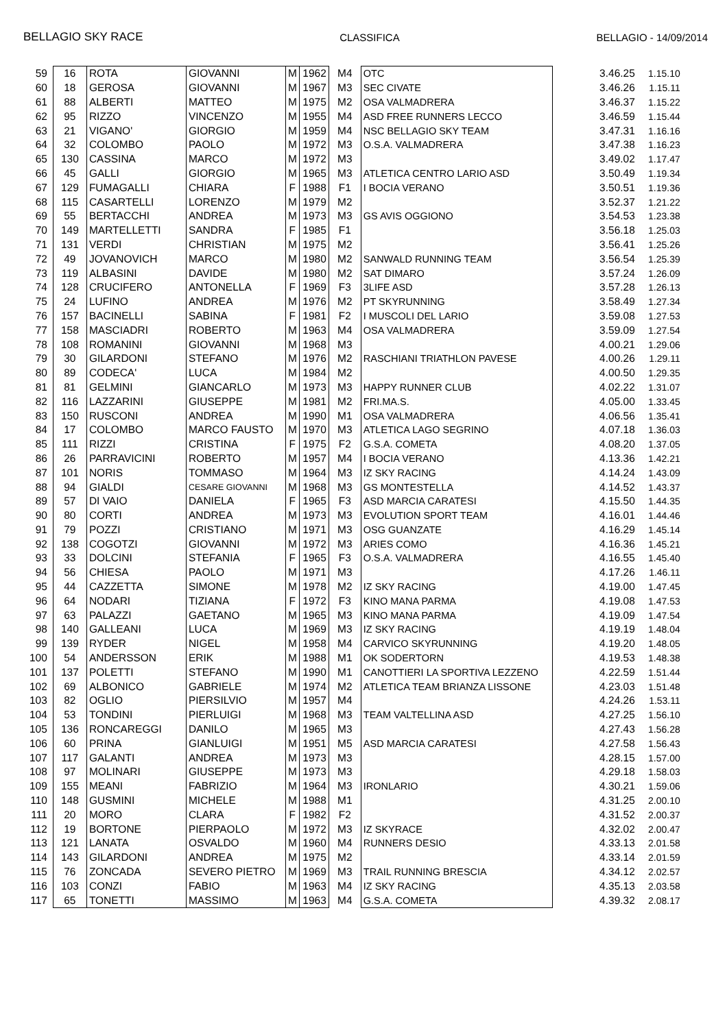BELLAGIO SKY RACE CLASSIFICA BELLAGIO - 14/09/2014
| 59 | 16 | ROTA | GIOVANNI | M | 1962 | M4 | OTC | 3.46.25 | 1.15.10 |
| 60 | 18 | GEROSA | GIOVANNI | M | 1967 | M3 | SEC CIVATE | 3.46.26 | 1.15.11 |
| 61 | 88 | ALBERTI | MATTEO | M | 1975 | M2 | OSA VALMADRERA | 3.46.37 | 1.15.22 |
| 62 | 95 | RIZZO | VINCENZO | M | 1955 | M4 | ASD FREE RUNNERS LECCO | 3.46.59 | 1.15.44 |
| 63 | 21 | VIGANO' | GIORGIO | M | 1959 | M4 | NSC BELLAGIO SKY TEAM | 3.47.31 | 1.16.16 |
| 64 | 32 | COLOMBO | PAOLO | M | 1972 | M3 | O.S.A. VALMADRERA | 3.47.38 | 1.16.23 |
| 65 | 130 | CASSINA | MARCO | M | 1972 | M3 | | 3.49.02 | 1.17.47 |
| 66 | 45 | GALLI | GIORGIO | M | 1965 | M3 | ATLETICA CENTRO LARIO ASD | 3.50.49 | 1.19.34 |
| 67 | 129 | FUMAGALLI | CHIARA | F | 1988 | F1 | I BOCIA VERANO | 3.50.51 | 1.19.36 |
| 68 | 115 | CASARTELLI | LORENZO | M | 1979 | M2 | | 3.52.37 | 1.21.22 |
| 69 | 55 | BERTACCHI | ANDREA | M | 1973 | M3 | GS AVIS OGGIONO | 3.54.53 | 1.23.38 |
| 70 | 149 | MARTELLETTI | SANDRA | F | 1985 | F1 | | 3.56.18 | 1.25.03 |
| 71 | 131 | VERDI | CHRISTIAN | M | 1975 | M2 | | 3.56.41 | 1.25.26 |
| 72 | 49 | JOVANOVICH | MARCO | M | 1980 | M2 | SANWALD RUNNING TEAM | 3.56.54 | 1.25.39 |
| 73 | 119 | ALBASINI | DAVIDE | M | 1980 | M2 | SAT DIMARO | 3.57.24 | 1.26.09 |
| 74 | 128 | CRUCIFERO | ANTONELLA | F | 1969 | F3 | 3LIFE ASD | 3.57.28 | 1.26.13 |
| 75 | 24 | LUFINO | ANDREA | M | 1976 | M2 | PT SKYRUNNING | 3.58.49 | 1.27.34 |
| 76 | 157 | BACINELLI | SABINA | F | 1981 | F2 | I MUSCOLI DEL LARIO | 3.59.08 | 1.27.53 |
| 77 | 158 | MASCIADRI | ROBERTO | M | 1963 | M4 | OSA VALMADRERA | 3.59.09 | 1.27.54 |
| 78 | 108 | ROMANINI | GIOVANNI | M | 1968 | M3 | | 4.00.21 | 1.29.06 |
| 79 | 30 | GILARDONI | STEFANO | M | 1976 | M2 | RASCHIANI TRIATHLON PAVESE | 4.00.26 | 1.29.11 |
| 80 | 89 | CODECA' | LUCA | M | 1984 | M2 | | 4.00.50 | 1.29.35 |
| 81 | 81 | GELMINI | GIANCARLO | M | 1973 | M3 | HAPPY RUNNER CLUB | 4.02.22 | 1.31.07 |
| 82 | 116 | LAZZARINI | GIUSEPPE | M | 1981 | M2 | FRI.MA.S. | 4.05.00 | 1.33.45 |
| 83 | 150 | RUSCONI | ANDREA | M | 1990 | M1 | OSA VALMADRERA | 4.06.56 | 1.35.41 |
| 84 | 17 | COLOMBO | MARCO FAUSTO | M | 1970 | M3 | ATLETICA LAGO SEGRINO | 4.07.18 | 1.36.03 |
| 85 | 111 | RIZZI | CRISTINA | F | 1975 | F2 | G.S.A. COMETA | 4.08.20 | 1.37.05 |
| 86 | 26 | PARRAVICINI | ROBERTO | M | 1957 | M4 | I BOCIA VERANO | 4.13.36 | 1.42.21 |
| 87 | 101 | NORIS | TOMMASO | M | 1964 | M3 | IZ SKY RACING | 4.14.24 | 1.43.09 |
| 88 | 94 | GIALDI | CESARE GIOVANNI | M | 1968 | M3 | GS MONTESTELLA | 4.14.52 | 1.43.37 |
| 89 | 57 | DI VAIO | DANIELA | F | 1965 | F3 | ASD MARCIA CARATESI | 4.15.50 | 1.44.35 |
| 90 | 80 | CORTI | ANDREA | M | 1973 | M3 | EVOLUTION SPORT TEAM | 4.16.01 | 1.44.46 |
| 91 | 79 | POZZI | CRISTIANO | M | 1971 | M3 | OSG GUANZATE | 4.16.29 | 1.45.14 |
| 92 | 138 | COGOTZI | GIOVANNI | M | 1972 | M3 | ARIES COMO | 4.16.36 | 1.45.21 |
| 93 | 33 | DOLCINI | STEFANIA | F | 1965 | F3 | O.S.A. VALMADRERA | 4.16.55 | 1.45.40 |
| 94 | 56 | CHIESA | PAOLO | M | 1971 | M3 | | 4.17.26 | 1.46.11 |
| 95 | 44 | CAZZETTA | SIMONE | M | 1978 | M2 | IZ SKY RACING | 4.19.00 | 1.47.45 |
| 96 | 64 | NODARI | TIZIANA | F | 1972 | F3 | KINO MANA PARMA | 4.19.08 | 1.47.53 |
| 97 | 63 | PALAZZI | GAETANO | M | 1965 | M3 | KINO MANA PARMA | 4.19.09 | 1.47.54 |
| 98 | 140 | GALLEANI | LUCA | M | 1969 | M3 | IZ SKY RACING | 4.19.19 | 1.48.04 |
| 99 | 139 | RYDER | NIGEL | M | 1958 | M4 | CARVICO SKYRUNNING | 4.19.20 | 1.48.05 |
| 100 | 54 | ANDERSSON | ERIK | M | 1988 | M1 | OK SODERTORN | 4.19.53 | 1.48.38 |
| 101 | 137 | POLETTI | STEFANO | M | 1990 | M1 | CANOTTIERI LA SPORTIVA LEZZENO | 4.22.59 | 1.51.44 |
| 102 | 69 | ALBONICO | GABRIELE | M | 1974 | M2 | ATLETICA TEAM BRIANZA LISSONE | 4.23.03 | 1.51.48 |
| 103 | 82 | OGLIO | PIERSILVIO | M | 1957 | M4 | | 4.24.26 | 1.53.11 |
| 104 | 53 | TONDINI | PIERLUIGI | M | 1968 | M3 | TEAM VALTELLINA ASD | 4.27.25 | 1.56.10 |
| 105 | 136 | RONCAREGGI | DANILO | M | 1965 | M3 | | 4.27.43 | 1.56.28 |
| 106 | 60 | PRINA | GIANLUIGI | M | 1951 | M5 | ASD MARCIA CARATESI | 4.27.58 | 1.56.43 |
| 107 | 117 | GALANTI | ANDREA | M | 1973 | M3 | | 4.28.15 | 1.57.00 |
| 108 | 97 | MOLINARI | GIUSEPPE | M | 1973 | M3 | | 4.29.18 | 1.58.03 |
| 109 | 155 | MEANI | FABRIZIO | M | 1964 | M3 | IRONLARIO | 4.30.21 | 1.59.06 |
| 110 | 148 | GUSMINI | MICHELE | M | 1988 | M1 | | 4.31.25 | 2.00.10 |
| 111 | 20 | MORO | CLARA | F | 1982 | F2 | | 4.31.52 | 2.00.37 |
| 112 | 19 | BORTONE | PIERPAOLO | M | 1972 | M3 | IZ SKYRACE | 4.32.02 | 2.00.47 |
| 113 | 121 | LANATA | OSVALDO | M | 1960 | M4 | RUNNERS DESIO | 4.33.13 | 2.01.58 |
| 114 | 143 | GILARDONI | ANDREA | M | 1975 | M2 | | 4.33.14 | 2.01.59 |
| 115 | 76 | ZONCADA | SEVERO PIETRO | M | 1969 | M3 | TRAIL RUNNING BRESCIA | 4.34.12 | 2.02.57 |
| 116 | 103 | CONZI | FABIO | M | 1963 | M4 | IZ SKY RACING | 4.35.13 | 2.03.58 |
| 117 | 65 | TONETTI | MASSIMO | M | 1963 | M4 | G.S.A. COMETA | 4.39.32 | 2.08.17 |